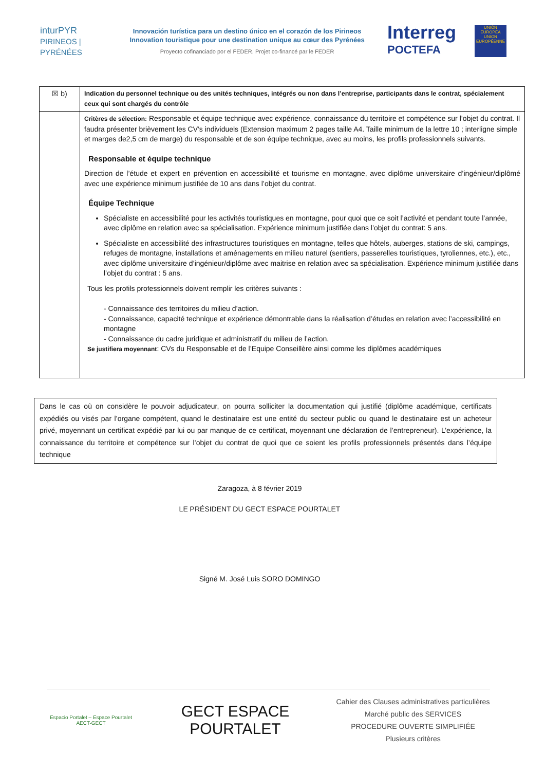inturPYR
PIRINEOS | PYRÉNÉES
Innovación turística para un destino único en el corazón de los Pirineos
Innovation touristique pour une destination unique au cœur des Pyrénées
Proyecto cofinanciado por el FEDER. Projet co-financé par le FEDER
Interreg
POCTEFA
UNIÓN EUROPEA UNION EUROPÉENNE
| ☒ b) | Indication du personnel technique ou des unités techniques, intégrés ou non dans l’entreprise, participants dans le contrat, spécialement ceux qui sont chargés du contrôle |
| | Critères de sélection: Responsable et équipe technique avec expérience, connaissance du territoire et compétence sur l’objet du contrat. Il faudra présenter brièvement les CV’s individuels (Extension maximum 2 pages taille A4. Taille minimum de la lettre 10 ; interligne simple et marges de2,5 cm de marge) du responsable et de son équipe technique, avec au moins, les profils professionnels suivants. Responsable et équipe technique Direction de l’étude et expert en prévention en accessibilité et tourisme en montagne, avec diplôme universitaire d’ingénieur/diplômé avec une expérience minimum justifiée de 10 ans dans l’objet du contrat. Équipe Technique Spécialiste en accessibilité pour les activités touristiques en montagne, pour quoi que ce soit l’activité et pendant toute l’année, avec diplôme en relation avec sa spécialisation. Expérience minimum justifiée dans l’objet du contrat: 5 ans. Spécialiste en accessibilité des infrastructures touristiques en montagne, telles que hôtels, auberges, stations de ski, campings, refuges de montagne, installations et aménagements en milieu naturel (sentiers, passerelles touristiques, tyroliennes, etc.), etc., avec diplôme universitaire d’ingénieur/diplôme avec maitrise en relation avec sa spécialisation. Expérience minimum justifiée dans l’objet du contrat : 5 ans. Tous les profils professionnels doivent remplir les critères suivants : - Connaissance des territoires du milieu d’action. - Connaissance, capacité technique et expérience démontrable dans la réalisation d’études en relation avec l’accessibilité en montagne - Connaissance du cadre juridique et administratif du milieu de l’action. Se justifiera moyennant : CVs du Responsable et de l’Equipe Conseillère ainsi comme les diplômes académiques |
Dans le cas où on considère le pouvoir adjudicateur, on pourra solliciter la documentation qui justifié (diplôme académique, certificats expédiés ou visés par l’organe compétent, quand le destinataire est une entité du secteur public ou quand le destinataire est un acheteur privé, moyennant un certificat expédié par lui ou par manque de ce certificat, moyennant une déclaration de l’entrepreneur). L’expérience, la connaissance du territoire et compétence sur l’objet du contrat de quoi que ce soient les profils professionnels présentés dans l’équipe technique
Zaragoza, à 8 février 2019
LE PRÉSIDENT DU GECT ESPACE POURTALET
Signé M. José Luis SORO DOMINGO
Espacio Portalet – Espace Pourtalet
AECT-GECT
GECT ESPACE POURTALET
Cahier des Clauses administratives particulières
Marché public des SERVICES
PROCEDURE OUVERTE SIMPLIFIÉE
Plusieurs critères